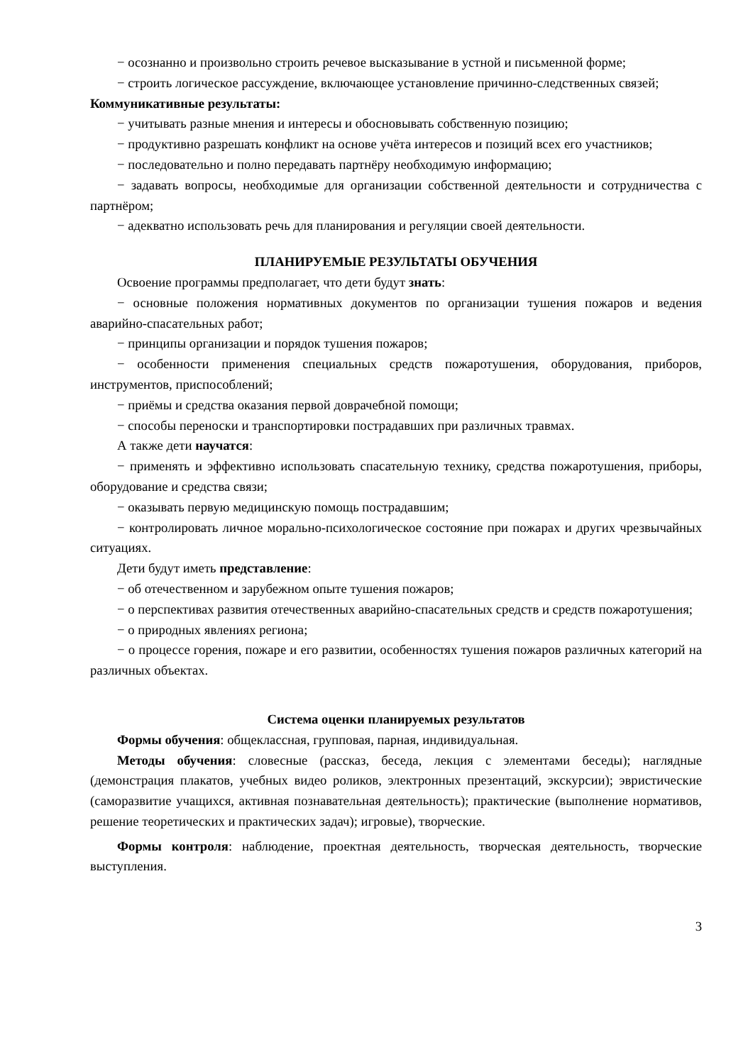− осознанно и произвольно строить речевое высказывание в устной и письменной форме;
− строить логическое рассуждение, включающее установление причинно-следственных связей;
Коммуникативные результаты:
− учитывать разные мнения и интересы и обосновывать собственную позицию;
− продуктивно разрешать конфликт на основе учёта интересов и позиций всех его участников;
− последовательно и полно передавать партнёру необходимую информацию;
− задавать вопросы, необходимые для организации собственной деятельности и сотрудничества с партнёром;
− адекватно использовать речь для планирования и регуляции своей деятельности.
ПЛАНИРУЕМЫЕ РЕЗУЛЬТАТЫ ОБУЧЕНИЯ
Освоение программы предполагает, что дети будут знать:
− основные положения нормативных документов по организации тушения пожаров и ведения аварийно-спасательных работ;
− принципы организации и порядок тушения пожаров;
− особенности применения специальных средств пожаротушения, оборудования, приборов, инструментов, приспособлений;
− приёмы и средства оказания первой доврачебной помощи;
− способы переноски и транспортировки пострадавших при различных травмах.
А также дети научатся:
− применять и эффективно использовать спасательную технику, средства пожаротушения, приборы, оборудование и средства связи;
− оказывать первую медицинскую помощь пострадавшим;
− контролировать личное морально-психологическое состояние при пожарах и других чрезвычайных ситуациях.
Дети будут иметь представление:
− об отечественном и зарубежном опыте тушения пожаров;
− о перспективах развития отечественных аварийно-спасательных средств и средств пожаротушения;
− о природных явлениях региона;
− о процессе горения, пожаре и его развитии, особенностях тушения пожаров различных категорий на различных объектах.
Система оценки планируемых результатов
Формы обучения: общеклассная, групповая, парная, индивидуальная.
Методы обучения: словесные (рассказ, беседа, лекция с элементами беседы); наглядные (демонстрация плакатов, учебных видео роликов, электронных презентаций, экскурсии); эвристические (саморазвитие учащихся, активная познавательная деятельность); практические (выполнение нормативов, решение теоретических и практических задач); игровые), творческие.
Формы контроля: наблюдение, проектная деятельность, творческая деятельность, творческие выступления.
3